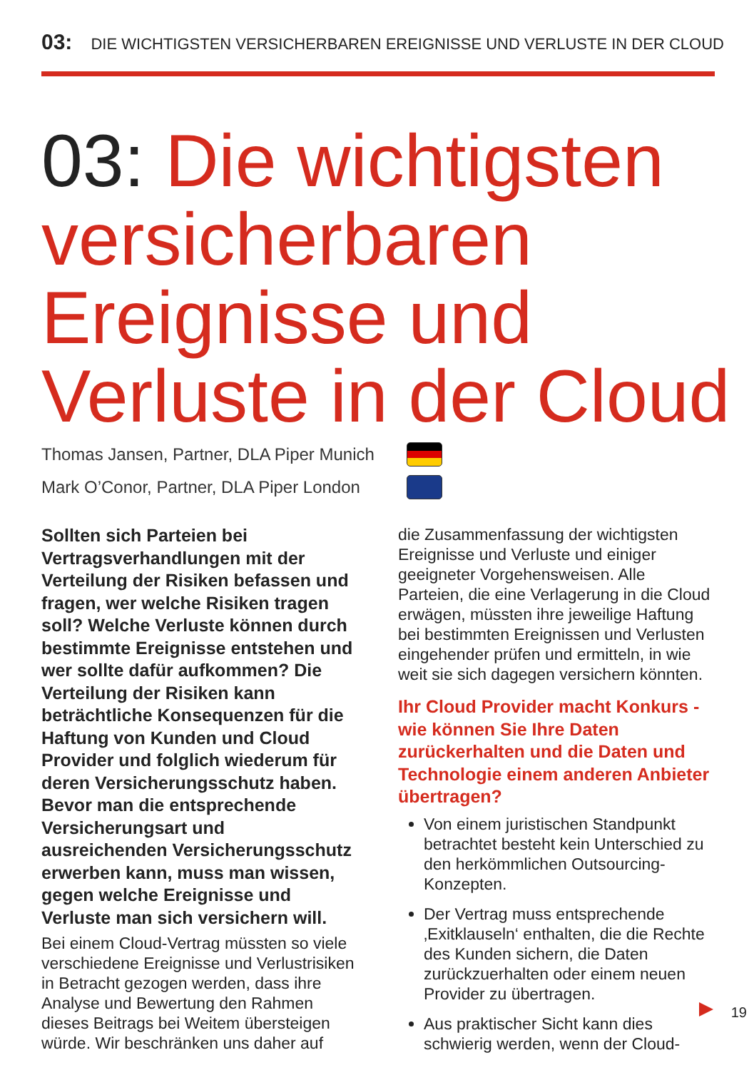03: DIE WICHTIGSTEN VERSICHERBAREN EREIGNISSE UND VERLUSTE IN DER CLOUD
03: Die wichtigsten versicherbaren Ereignisse und Verluste in der Cloud
Thomas Jansen, Partner, DLA Piper Munich
Mark O’Conor, Partner, DLA Piper London
Sollten sich Parteien bei Vertragsverhandlungen mit der Verteilung der Risiken befassen und fragen, wer welche Risiken tragen soll? Welche Verluste können durch bestimmte Ereignisse entstehen und wer sollte dafür aufkommen? Die Verteilung der Risiken kann beträchtliche Konsequenzen für die Haftung von Kunden und Cloud Provider und folglich wiederum für deren Versicherungsschutz haben. Bevor man die entsprechende Versicherungsart und ausreichenden Versicherungsschutz erwerben kann, muss man wissen, gegen welche Ereignisse und Verluste man sich versichern will.
Bei einem Cloud-Vertrag müssten so viele verschiedene Ereignisse und Verlustrisiken in Betracht gezogen werden, dass ihre Analyse und Bewertung den Rahmen dieses Beitrags bei Weitem übersteigen würde. Wir beschränken uns daher auf
die Zusammenfassung der wichtigsten Ereignisse und Verluste und einiger geeigneter Vorgehensweisen. Alle Parteien, die eine Verlagerung in die Cloud erwägen, müssten ihre jeweilige Haftung bei bestimmten Ereignissen und Verlusten eingehender prüfen und ermitteln, in wie weit sie sich dagegen versichern könnten.
Ihr Cloud Provider macht Konkurs - wie können Sie Ihre Daten zurückerhalten und die Daten und Technologie einem anderen Anbieter übertragen?
Von einem juristischen Standpunkt betrachtet besteht kein Unterschied zu den herkömmlichen Outsourcing-Konzepten.
Der Vertrag muss entsprechende ‚Exitklauseln‘ enthalten, die die Rechte des Kunden sichern, die Daten zurückzuerhalten oder einem neuen Provider zu übertragen.
Aus praktischer Sicht kann dies schwierig werden, wenn der Cloud-
19